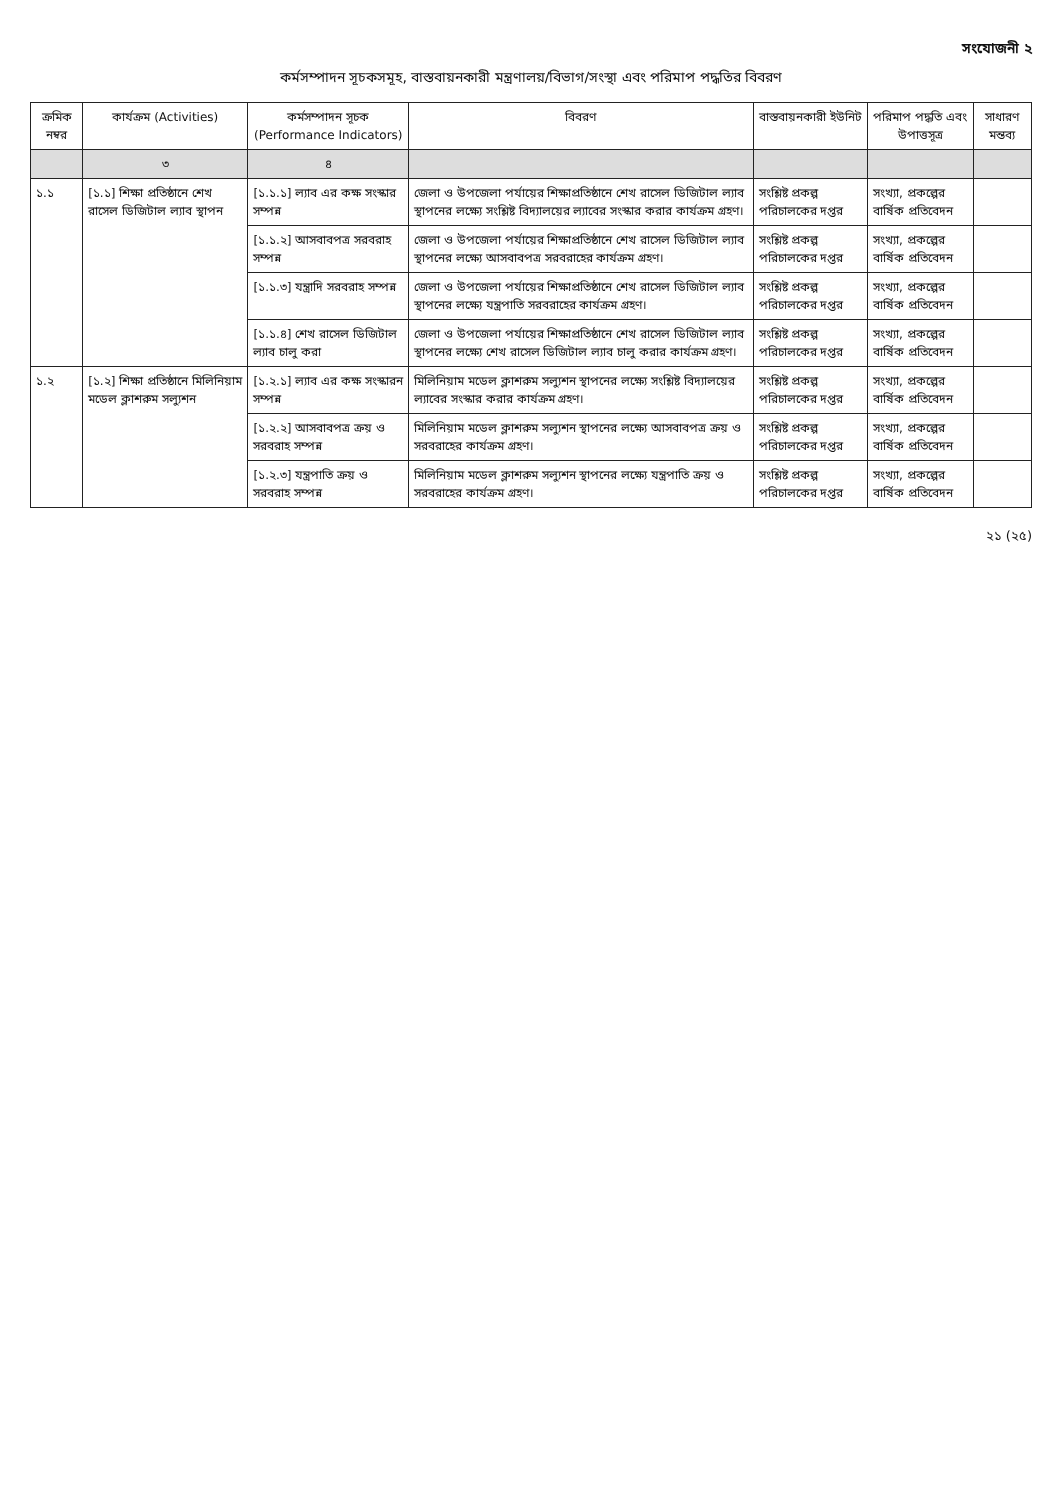সংযোজনী ২
কর্মসম্পাদন সূচকসমূহ, বাস্তবায়নকারী মন্ত্রণালয়/বিভাগ/সংস্থা এবং পরিমাপ পদ্ধতির বিবরণ
| ক্রমিক নম্বর | কার্যক্রম (Activities) | কর্মসম্পাদন সূচক (Performance Indicators) | বিবরণ | বাস্তবায়নকারী ইউনিট | পরিমাপ পদ্ধতি এবং উপাত্তসূত্র | সাধারণ মন্তব্য |
| --- | --- | --- | --- | --- | --- | --- |
| | ৩ | ৪ | | | | |
| ১.১ | [১.১] শিক্ষা প্রতিষ্ঠানে শেখ রাসেল ডিজিটাল ল্যাব স্থাপন | [১.১.১] ল্যাব এর কক্ষ সংস্কার সম্পন্ন | জেলা ও উপজেলা পর্যায়ের শিক্ষাপ্রতিষ্ঠানে শেখ রাসেল ডিজিটাল ল্যাব স্থাপনের লক্ষ্যে সংশ্লিষ্ট বিদ্যালয়ের ল্যাবের সংস্কার করার কার্যক্রম গ্রহণ। | সংশ্লিষ্ট প্রকল্প পরিচালকের দপ্তর | সংখ্যা, প্রকল্পের বার্ষিক প্রতিবেদন | |
| | | [১.১.২] আসবাবপত্র সরবরাহ সম্পন্ন | জেলা ও উপজেলা পর্যায়ের শিক্ষাপ্রতিষ্ঠানে শেখ রাসেল ডিজিটাল ল্যাব স্থাপনের লক্ষ্যে আসবাবপত্র সরবরাহের কার্যক্রম গ্রহণ। | সংশ্লিষ্ট প্রকল্প পরিচালকের দপ্তর | সংখ্যা, প্রকল্পের বার্ষিক প্রতিবেদন | |
| | | [১.১.৩] যন্ত্রাদি সরবরাহ সম্পন্ন | জেলা ও উপজেলা পর্যায়ের শিক্ষাপ্রতিষ্ঠানে শেখ রাসেল ডিজিটাল ল্যাব স্থাপনের লক্ষ্যে যন্ত্রপাতি সরবরাহের কার্যক্রম গ্রহণ। | সংশ্লিষ্ট প্রকল্প পরিচালকের দপ্তর | সংখ্যা, প্রকল্পের বার্ষিক প্রতিবেদন | |
| | | [১.১.৪] শেখ রাসেল ডিজিটাল ল্যাব চালু করা | জেলা ও উপজেলা পর্যায়ের শিক্ষাপ্রতিষ্ঠানে শেখ রাসেল ডিজিটাল ল্যাব স্থাপনের লক্ষ্যে শেখ রাসেল ডিজিটাল ল্যাব চালু করার কার্যক্রম গ্রহণ। | সংশ্লিষ্ট প্রকল্প পরিচালকের দপ্তর | সংখ্যা, প্রকল্পের বার্ষিক প্রতিবেদন | |
| ১.২ | [১.২] শিক্ষা প্রতিষ্ঠানে মিলিনিয়াম মডেল ক্লাশরুম সল্যুশন | [১.২.১] ল্যাব এর কক্ষ সংস্কারন সম্পন্ন | মিলিনিয়াম মডেল ক্লাশরুম সল্যুশন স্থাপনের লক্ষ্যে সংশ্লিষ্ট বিদ্যালয়ের ল্যাবের সংস্কার করার কার্যক্রম গ্রহণ। | সংশ্লিষ্ট প্রকল্প পরিচালকের দপ্তর | সংখ্যা, প্রকল্পের বার্ষিক প্রতিবেদন | |
| | | [১.২.২] আসবাবপত্র ক্রয় ও সরবরাহ সম্পন্ন | মিলিনিয়াম মডেল ক্লাশরুম সল্যুশন স্থাপনের লক্ষ্যে আসবাবপত্র ক্রয় ও সরবরাহের কার্যক্রম গ্রহণ। | সংশ্লিষ্ট প্রকল্প পরিচালকের দপ্তর | সংখ্যা, প্রকল্পের বার্ষিক প্রতিবেদন | |
| | | [১.২.৩] যন্ত্রপাতি ক্রয় ও সরবরাহ সম্পন্ন | মিলিনিয়াম মডেল ক্লাশরুম সল্যুশন স্থাপনের লক্ষ্যে যন্ত্রপাতি ক্রয় ও সরবরাহের কার্যক্রম গ্রহণ। | সংশ্লিষ্ট প্রকল্প পরিচালকের দপ্তর | সংখ্যা, প্রকল্পের বার্ষিক প্রতিবেদন | |
২১ (২৫)